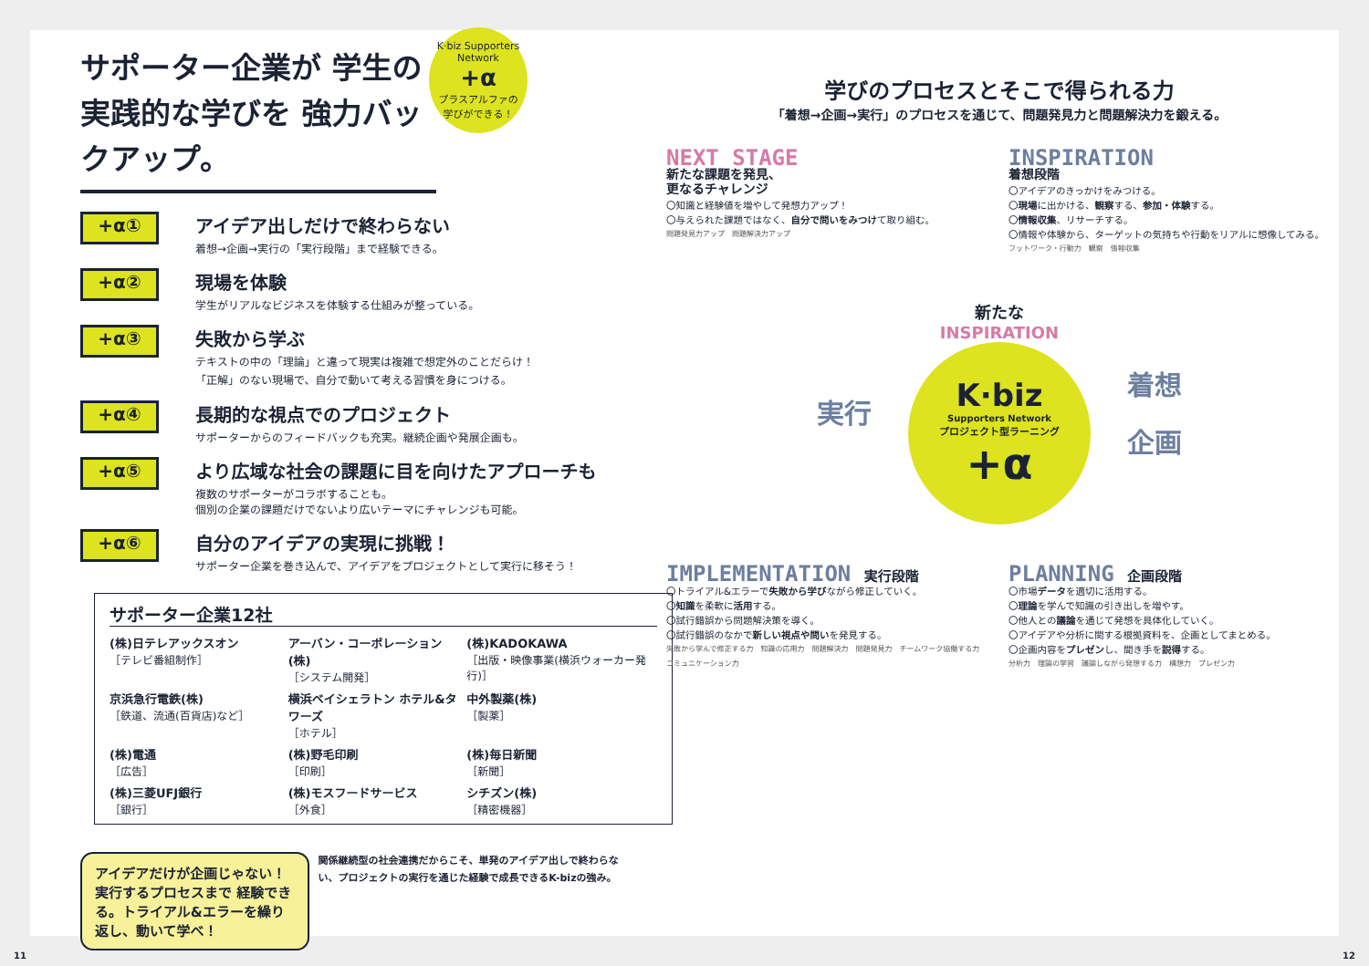サポーター企業が 学生の実践的な学びを 強力バックアップ。
K·biz Supporters Network
+α
プラスアルファの 学びができる！
+α①
アイデア出しだけで終わらない
着想→企画→実行の「実行段階」まで経験できる。
+α②
現場を体験
学生がリアルなビジネスを体験する仕組みが整っている。
+α③
失敗から学ぶ
テキストの中の「理論」と違って現実は複雑で想定外のことだらけ！
「正解」のない現場で、自分で動いて考える習慣を身につける。
+α④
長期的な視点でのプロジェクト
サポーターからのフィードバックも充実。継続企画や発展企画も。
+α⑤
より広域な社会の課題に目を向けたアプローチも
複数のサポーターがコラボすることも。
個別の企業の課題だけでないより広いテーマにチャレンジも可能。
+α⑥
自分のアイデアの実現に挑戦！
サポーター企業を巻き込んで、アイデアをプロジェクトとして実行に移そう！
サポーター企業12社
(株)日テレアックスオン
［テレビ番組制作］
アーバン・コーポレーション(株)
［システム開発］
(株)KADOKAWA
［出版・映像事業(横浜ウォーカー発行)］
京浜急行電鉄(株)
［鉄道、流通(百貨店)など］
横浜ベイシェラトン ホテル&タワーズ
［ホテル］
中外製薬(株)
［製薬］
(株)電通
［広告］
(株)野毛印刷
［印刷］
(株)毎日新聞
［新聞］
(株)三菱UFJ銀行
［銀行］
(株)モスフードサービス
［外食］
シチズン(株)
［精密機器］
アイデアだけが企画じゃない！ 実行するプロセスまで 経験できる。トライアル&エラーを繰り返し、動いて学べ！
関係継続型の社会連携だからこそ、単発のアイデア出しで終わらない、プロジェクトの実行を通じた経験で成長できるK-bizの強み。
学びのプロセスとそこで得られる力
「着想→企画→実行」のプロセスを通じて、問題発見力と問題解決力を鍛える。
NEXT STAGE
新たな課題を発見、
更なるチャレンジ
〇知識と経験値を増やして発想力アップ！
〇与えられた課題ではなく、自分で問いをみつけて取り組む。
問題発見力アップ　問題解決力アップ
INSPIRATION
着想段階
〇アイデアのきっかけをみつける。
〇現場に出かける、観察する、参加・体験する。
〇情報収集、リサーチする。
〇情報や体験から、ターゲットの気持ちや行動をリアルに想像してみる。
フットワーク・行動力　観察　情報収集
実行
新たな
INSPIRATION
K·biz
Supporters Network
プロジェクト型ラーニング
+α
着想
企画
IMPLEMENTATION 実行段階
〇トライアル&エラーで失敗から学びながら修正していく。
〇知識を柔軟に活用する。
〇試行錯誤から問題解決策を導く。
〇試行錯誤のなかで新しい視点や問いを発見する。
失敗から学んで修正する力　知識の応用力　問題解決力　問題発見力　チームワーク協働する力　コミュニケーション力
PLANNING 企画段階
〇市場データを適切に活用する。
〇理論を学んで知識の引き出しを増やす。
〇他人との議論を通じて発想を具体化していく。
〇アイデアや分析に関する根拠資料を、企画としてまとめる。
〇企画内容をプレゼンし、聞き手を説得する。
分析力　理論の学習　議論しながら発想する力　構想力　プレゼン力
11 12